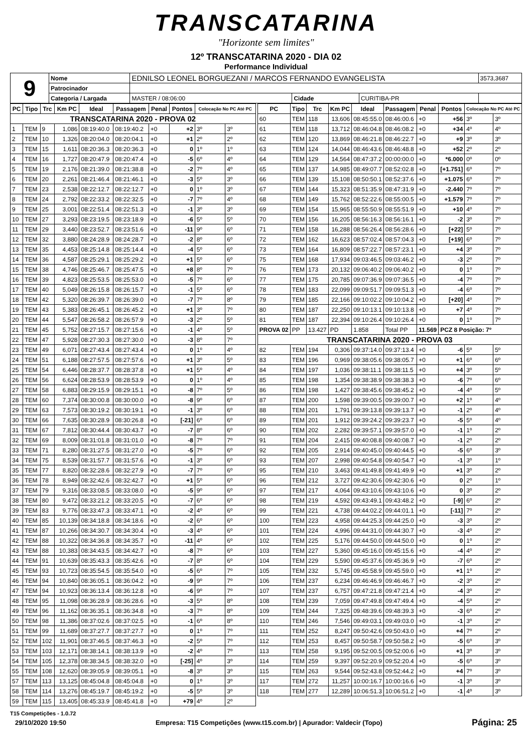TRANSCATARINA
"Horizonte sem limites"
12º TRANSCATARINA 2020 - DIA 02
Performance Individual
| 9 | Nome | EDNILSO LEONEL BORGUEZANI / MARCOS FERNANDO EVANGELISTA | | | | 3573,3687 |
| | Patrocinador | | | | | |
| | Categoria / Largada | MASTER / 08:06:00 | Cidade | CURITIBA-PR | | |
| PC | Tipo | Trc | Km PC | Ideal | Passagem | Penal | Pontos | Colocação No PC Até PC | |
| --- | --- | --- | --- | --- | --- | --- | --- | --- | --- |
| TRANSCATARINA 2020 - PROVA 02 | | | | | | | | | |
| 1 | TEM | 9 | 1,086 | 08:19:40.0 | 08:19:40.2 | +0 | +2 | 3º | 3º |
| 2 | TEM | 10 | 1,326 | 08:20:04.0 | 08:20:04.1 | +0 | +1 | 2º | 2º |
| 3 | TEM | 15 | 1,611 | 08:20:36.3 | 08:20:36.3 | +0 | 0 | 1º | 1º |
| 4 | TEM | 16 | 1,727 | 08:20:47.9 | 08:20:47.4 | +0 | -5 | 6º | 4º |
| 5 | TEM | 19 | 2,176 | 08:21:39.0 | 08:21:38.8 | +0 | -2 | 7º | 4º |
| 6 | TEM | 20 | 2,261 | 08:21:46.4 | 08:21:46.1 | +0 | -3 | 5º | 3º |
| 7 | TEM | 23 | 2,538 | 08:22:12.7 | 08:22:12.7 | +0 | 0 | 1º | 3º |
| 8 | TEM | 24 | 2,792 | 08:22:33.2 | 08:22:32.5 | +0 | -7 | 7º | 4º |
| 9 | TEM | 25 | 3,001 | 08:22:51.4 | 08:22:51.3 | +0 | -1 | 3º | 3º |
| 10 | TEM | 27 | 3,293 | 08:23:19.5 | 08:23:18.9 | +0 | -6 | 5º | 5º |
| 11 | TEM | 29 | 3,440 | 08:23:52.7 | 08:23:51.6 | +0 | -11 | 9º | 6º |
| 12 | TEM | 32 | 3,880 | 08:24:28.9 | 08:24:28.7 | +0 | -2 | 8º | 6º |
| 13 | TEM | 35 | 4,453 | 08:25:14.8 | 08:25:14.4 | +0 | -4 | 5º | 6º |
| 14 | TEM | 36 | 4,587 | 08:25:29.1 | 08:25:29.2 | +0 | +1 | 5º | 6º |
| 15 | TEM | 38 | 4,746 | 08:25:46.7 | 08:25:47.5 | +0 | +8 | 8º | 7º |
| 16 | TEM | 39 | 4,823 | 08:25:53.5 | 08:25:53.0 | +0 | -5 | 7º | 6º |
| 17 | TEM | 40 | 5,049 | 08:26:15.8 | 08:26:15.7 | +0 | -1 | 5º | 6º |
| 18 | TEM | 42 | 5,320 | 08:26:39.7 | 08:26:39.0 | +0 | -7 | 7º | 8º |
| 19 | TEM | 43 | 5,383 | 08:26:45.1 | 08:26:45.2 | +0 | +1 | 3º | 7º |
| 20 | TEM | 44 | 5,547 | 08:26:58.2 | 08:26:57.9 | +0 | -3 | 2º | 5º |
| 21 | TEM | 45 | 5,752 | 08:27:15.7 | 08:27:15.6 | +0 | -1 | 4º | 5º |
| 22 | TEM | 47 | 5,928 | 08:27:30.3 | 08:27:30.0 | +0 | -3 | 8º | 7º |
| 23 | TEM | 49 | 6,071 | 08:27:43.4 | 08:27:43.4 | +0 | 0 | 1º | 4º |
| 24 | TEM | 51 | 6,188 | 08:27:57.5 | 08:27:57.6 | +0 | +1 | 3º | 5º |
| 25 | TEM | 54 | 6,446 | 08:28:37.7 | 08:28:37.8 | +0 | +1 | 5º | 4º |
| 26 | TEM | 56 | 6,624 | 08:28:53.9 | 08:28:53.9 | +0 | 0 | 1º | 4º |
| 27 | TEM | 58 | 6,883 | 08:29:15.9 | 08:29:15.1 | +0 | -8 | 7º | 5º |
| 28 | TEM | 60 | 7,374 | 08:30:00.8 | 08:30:00.0 | +0 | -8 | 9º | 6º |
| 29 | TEM | 63 | 7,573 | 08:30:19.2 | 08:30:19.1 | +0 | -1 | 3º | 6º |
| 30 | TEM | 66 | 7,635 | 08:30:28.9 | 08:30:26.8 | +0 | [-21] | 6º | 6º |
| 31 | TEM | 67 | 7,812 | 08:30:44.4 | 08:30:43.7 | +0 | -7 | 8º | 6º |
| 32 | TEM | 69 | 8,009 | 08:31:01.8 | 08:31:01.0 | +0 | -8 | 7º | 7º |
| 33 | TEM | 71 | 8,280 | 08:31:27.5 | 08:31:27.0 | +0 | -5 | 7º | 6º |
| 34 | TEM | 75 | 8,539 | 08:31:57.7 | 08:31:57.6 | +0 | -1 | 3º | 6º |
| 35 | TEM | 77 | 8,820 | 08:32:28.6 | 08:32:27.9 | +0 | -7 | 7º | 6º |
| 36 | TEM | 78 | 8,949 | 08:32:42.6 | 08:32:42.7 | +0 | +1 | 5º | 6º |
| 37 | TEM | 79 | 9,316 | 08:33:08.5 | 08:33:08.0 | +0 | -5 | 9º | 6º |
| 38 | TEM | 80 | 9,472 | 08:33:21.2 | 08:33:20.5 | +0 | -7 | 6º | 6º |
| 39 | TEM | 83 | 9,776 | 08:33:47.3 | 08:33:47.1 | +0 | -2 | 4º | 6º |
| 40 | TEM | 85 | 10,139 | 08:34:18.8 | 08:34:18.6 | +0 | -2 | 6º | 6º |
| 41 | TEM | 87 | 10,266 | 08:34:30.7 | 08:34:30.4 | +0 | -3 | 4º | 6º |
| 42 | TEM | 88 | 10,322 | 08:34:36.8 | 08:34:35.7 | +0 | -11 | 4º | 6º |
| 43 | TEM | 88 | 10,383 | 08:34:43.5 | 08:34:42.7 | +0 | -8 | 7º | 6º |
| 44 | TEM | 91 | 10,639 | 08:35:43.3 | 08:35:42.6 | +0 | -7 | 8º | 6º |
| 45 | TEM | 93 | 10,723 | 08:35:54.5 | 08:35:54.0 | +0 | -5 | 6º | 7º |
| 46 | TEM | 94 | 10,840 | 08:36:05.1 | 08:36:04.2 | +0 | -9 | 9º | 7º |
| 47 | TEM | 94 | 10,923 | 08:36:13.4 | 08:36:12.8 | +0 | -6 | 9º | 7º |
| 48 | TEM | 95 | 11,098 | 08:36:28.9 | 08:36:28.6 | +0 | -3 | 5º | 8º |
| 49 | TEM | 96 | 11,162 | 08:36:35.1 | 08:36:34.8 | +0 | -3 | 7º | 8º |
| 50 | TEM | 98 | 11,386 | 08:37:02.6 | 08:37:02.5 | +0 | -1 | 6º | 8º |
| 51 | TEM | 99 | 11,689 | 08:37:27.7 | 08:37:27.7 | +0 | 0 | 1º | 7º |
| 52 | TEM | 102 | 11,901 | 08:37:46.5 | 08:37:46.3 | +0 | -2 | 5º | 7º |
| 53 | TEM | 103 | 12,171 | 08:38:14.1 | 08:38:13.9 | +0 | -2 | 4º | 7º |
| 54 | TEM | 105 | 12,378 | 08:38:34.5 | 08:38:32.0 | +0 | [-25] | 4º | 3º |
| 55 | TEM | 108 | 12,620 | 08:39:05.9 | 08:39:05.1 | +0 | -8 | 3º | 3º |
| 57 | TEM | 113 | 13,125 | 08:45:04.8 | 08:45:04.8 | +0 | 0 | 1º | 3º |
| 58 | TEM | 114 | 13,276 | 08:45:19.7 | 08:45:19.2 | +0 | -5 | 5º | 3º |
| 59 | TEM | 115 | 13,405 | 08:45:33.9 | 08:45:41.8 | +0 | +79 | 4º | 2º |
| PC | Tipo | Trc | Km PC | Ideal | Passagem | Penal | Pontos | Colocação No PC Até PC | |
| --- | --- | --- | --- | --- | --- | --- | --- | --- | --- |
| 60 | TEM | 118 | 13,606 | 08:45:55.0 | 08:46:00.6 | +0 | +56 | 3º | 3º |
| 61 | TEM | 118 | 13,712 | 08:46:04.8 | 08:46:08.2 | +0 | +34 | 4º | 4º |
| 62 | TEM | 120 | 13,869 | 08:46:21.8 | 08:46:22.7 | +0 | +9 | 3º | 3º |
| 63 | TEM | 124 | 14,044 | 08:46:43.6 | 08:46:48.8 | +0 | +52 | 2º | 2º |
| 64 | TEM | 129 | 14,564 | 08:47:37.2 | 00:00:00.0 | +0 | *6.000 | 0º | 0º |
| 65 | TEM | 137 | 14,985 | 08:49:07.7 | 08:52:02.8 | +0 | [+1.751] | 6º | 7º |
| 66 | TEM | 139 | 15,108 | 08:50:50.1 | 08:52:37.6 | +0 | +1.075 | 6º | 7º |
| 67 | TEM | 144 | 15,323 | 08:51:35.9 | 08:47:31.9 | +0 | -2.440 | 7º | 7º |
| 68 | TEM | 149 | 15,762 | 08:52:22.6 | 08:55:00.5 | +0 | +1.579 | 7º | 7º |
| 69 | TEM | 154 | 15,965 | 08:55:50.9 | 08:55:51.9 | +0 | +10 | 4º | 7º |
| 70 | TEM | 156 | 16,205 | 08:56:16.3 | 08:56:16.1 | +0 | -2 | 3º | 7º |
| 71 | TEM | 158 | 16,288 | 08:56:26.4 | 08:56:28.6 | +0 | [+22] | 5º | 7º |
| 72 | TEM | 162 | 16,623 | 08:57:02.4 | 08:57:04.3 | +0 | [+19] | 6º | 7º |
| 73 | TEM | 164 | 16,809 | 08:57:22.7 | 08:57:23.1 | +0 | +4 | 3º | 7º |
| 75 | TEM | 168 | 17,934 | 09:03:46.5 | 09:03:46.2 | +0 | -3 | 2º | 7º |
| 76 | TEM | 173 | 20,132 | 09:06:40.2 | 09:06:40.2 | +0 | 0 | 1º | 7º |
| 77 | TEM | 175 | 20,785 | 09:07:36.9 | 09:07:36.5 | +0 | -4 | 7º | 7º |
| 78 | TEM | 183 | 22,099 | 09:09:51.7 | 09:09:51.3 | +0 | -4 | 6º | 7º |
| 79 | TEM | 185 | 22,166 | 09:10:02.2 | 09:10:04.2 | +0 | [+20] | 4º | 7º |
| 80 | TEM | 187 | 22,250 | 09:10:13.1 | 09:10:13.8 | +0 | +7 | 4º | 7º |
| 81 | TEM | 187 | 22,394 | 09:10:26.4 | 09:10:26.4 | +0 | 0 | 1º | 7º |
| PROVA 02 | PP | 13.427 | PD | 1.858 | Total PP | 11.569 | PCZ 8 Posição: 7º | | |
| TRANSCATARINA 2020 - PROVA 03 | | | | | | | | | |
| 82 | TEM | 194 | 0,306 | 09:37:14.0 | 09:37:13.4 | +0 | -6 | 5º | 5º |
| 83 | TEM | 196 | 0,969 | 09:38:05.6 | 09:38:05.7 | +0 | +1 | 6º | 6º |
| 84 | TEM | 197 | 1,036 | 09:38:11.1 | 09:38:11.5 | +0 | +4 | 3º | 5º |
| 85 | TEM | 198 | 1,354 | 09:38:38.9 | 09:38:38.3 | +0 | -6 | 7º | 6º |
| 86 | TEM | 198 | 1,427 | 09:38:45.6 | 09:38:45.2 | +0 | -4 | 4º | 5º |
| 87 | TEM | 200 | 1,598 | 09:39:00.5 | 09:39:00.7 | +0 | +2 | 1º | 4º |
| 88 | TEM | 201 | 1,791 | 09:39:13.8 | 09:39:13.7 | +0 | -1 | 2º | 4º |
| 89 | TEM | 201 | 1,912 | 09:39:24.2 | 09:39:23.7 | +0 | -5 | 5º | 4º |
| 90 | TEM | 202 | 2,282 | 09:39:57.1 | 09:39:57.0 | +0 | -1 | 1º | 2º |
| 91 | TEM | 204 | 2,415 | 09:40:08.8 | 09:40:08.7 | +0 | -1 | 2º | 2º |
| 92 | TEM | 205 | 2,914 | 09:40:45.0 | 09:40:44.5 | +0 | -5 | 6º | 3º |
| 93 | TEM | 207 | 2,998 | 09:40:54.8 | 09:40:54.7 | +0 | -1 | 3º | 1º |
| 95 | TEM | 210 | 3,463 | 09:41:49.8 | 09:41:49.9 | +0 | +1 | 3º | 2º |
| 96 | TEM | 212 | 3,727 | 09:42:30.6 | 09:42:30.6 | +0 | 0 | 2º | 1º |
| 97 | TEM | 217 | 4,064 | 09:43:10.6 | 09:43:10.6 | +0 | 0 | 3º | 2º |
| 98 | TEM | 219 | 4,592 | 09:43:49.1 | 09:43:48.2 | +0 | [-9] | 6º | 2º |
| 99 | TEM | 221 | 4,738 | 09:44:02.2 | 09:44:01.1 | +0 | [-11] | 7º | 2º |
| 100 | TEM | 223 | 4,958 | 09:44:25.3 | 09:44:25.0 | +0 | -3 | 3º | 2º |
| 101 | TEM | 224 | 4,996 | 09:44:31.0 | 09:44:30.7 | +0 | -3 | 4º | 2º |
| 102 | TEM | 225 | 5,176 | 09:44:50.0 | 09:44:50.0 | +0 | 0 | 1º | 2º |
| 103 | TEM | 227 | 5,360 | 09:45:16.0 | 09:45:15.6 | +0 | -4 | 4º | 2º |
| 104 | TEM | 229 | 5,590 | 09:45:37.6 | 09:45:36.9 | +0 | -7 | 6º | 2º |
| 105 | TEM | 232 | 5,745 | 09:45:58.9 | 09:45:59.0 | +0 | +1 | 1º | 2º |
| 106 | TEM | 237 | 6,234 | 09:46:46.9 | 09:46:46.7 | +0 | -2 | 3º | 2º |
| 107 | TEM | 237 | 6,757 | 09:47:21.8 | 09:47:21.4 | +0 | -4 | 3º | 2º |
| 108 | TEM | 239 | 7,059 | 09:47:49.8 | 09:47:49.4 | +0 | -4 | 5º | 2º |
| 109 | TEM | 244 | 7,325 | 09:48:39.6 | 09:48:39.3 | +0 | -3 | 6º | 2º |
| 110 | TEM | 246 | 7,546 | 09:49:03.1 | 09:49:03.0 | +0 | -1 | 3º | 2º |
| 111 | TEM | 252 | 8,247 | 09:50:42.6 | 09:50:43.0 | +0 | +4 | 7º | 2º |
| 112 | TEM | 253 | 8,457 | 09:50:58.7 | 09:50:58.2 | +0 | -5 | 6º | 3º |
| 113 | TEM | 258 | 9,195 | 09:52:00.5 | 09:52:00.6 | +0 | +1 | 3º | 3º |
| 114 | TEM | 259 | 9,397 | 09:52:20.9 | 09:52:20.4 | +0 | -5 | 6º | 3º |
| 115 | TEM | 263 | 9,544 | 09:52:43.8 | 09:52:44.2 | +0 | +4 | 7º | 3º |
| 117 | TEM | 272 | 11,257 | 10:00:16.7 | 10:00:16.6 | +0 | -1 | 3º | 3º |
| 118 | TEM | 277 | 12,289 | 10:06:51.3 | 10:06:51.2 | +0 | -1 | 4º | 3º |
T15 Competições - 1.0.72
29/10/2020 19:50 Empresa: T15 Competições (www.t15.com.br) | Apurador: Valdecir (Topo) Página: 25